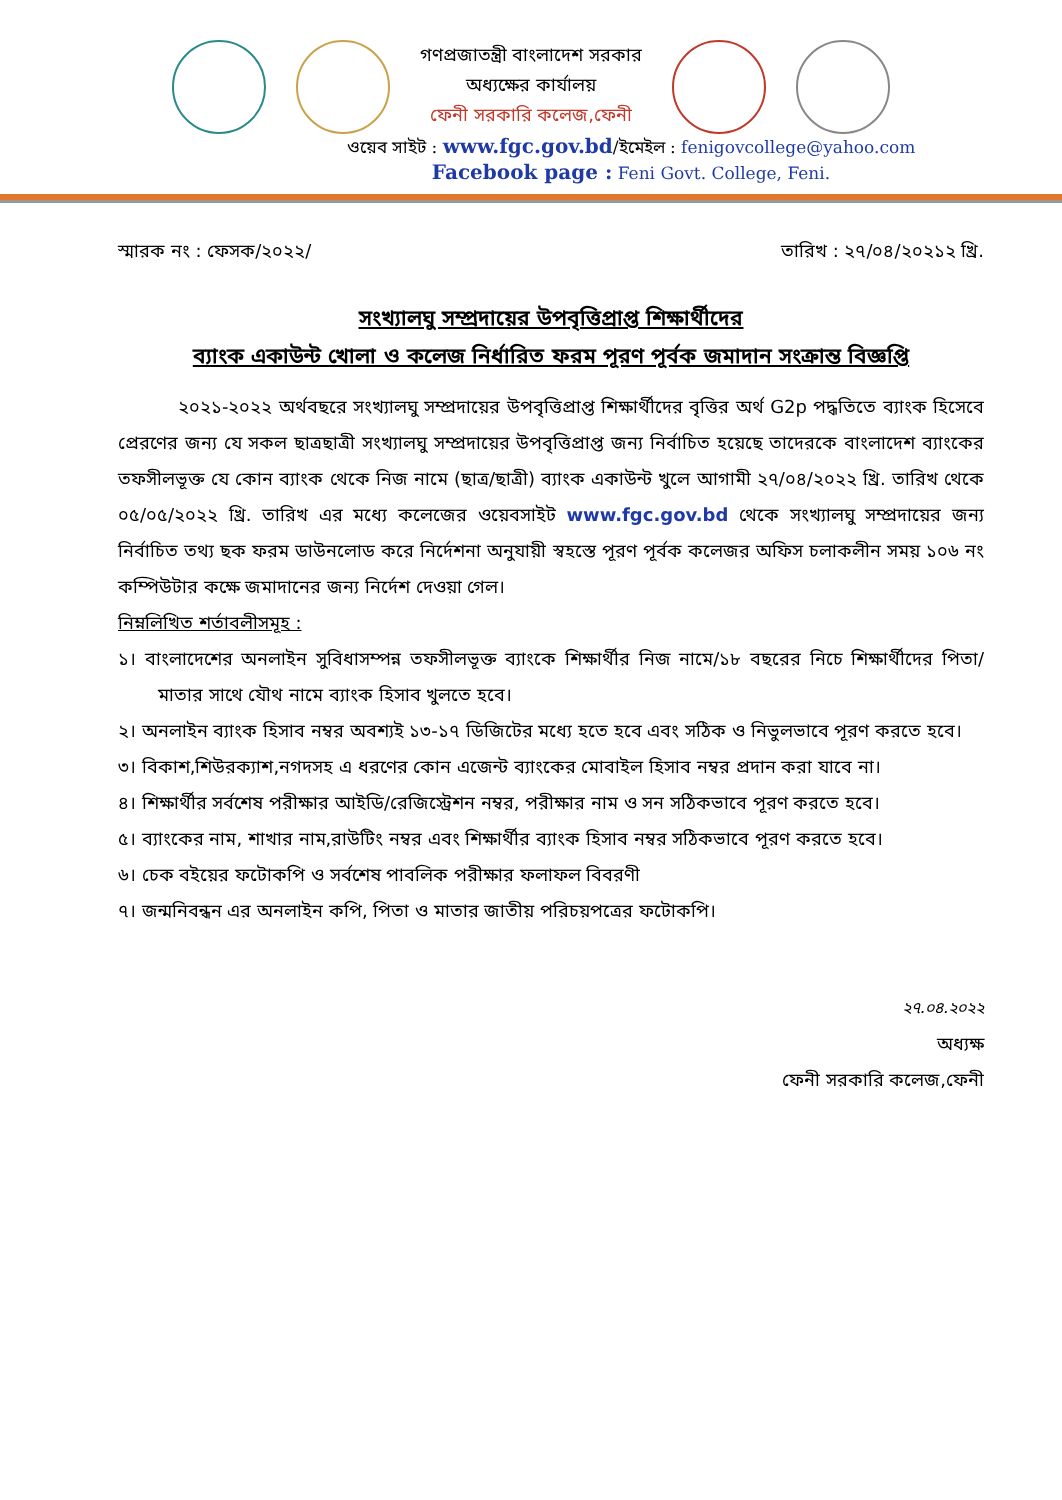গণপ্রজাতন্ত্রী বাংলাদেশ সরকার
অধ্যক্ষের কার্যালয়
ফেনী সরকারি কলেজ,ফেনী
ওয়েব সাইট : www.fgc.gov.bd/ইমেইল : fenigovcollege@yahoo.com
Facebook page : Feni Govt. College, Feni.
স্মারক নং : ফেসক/২০২২/ তারিখ : ২৭/০৪/২০২১২ খ্রি.
সংখ্যালঘু সম্প্রদায়ের উপবৃত্তিপ্রাপ্ত শিক্ষার্থীদের
ব্যাংক একাউন্ট খোলা ও কলেজ নির্ধারিত ফরম পূরণ পূর্বক জমাদান সংক্রান্ত বিজ্ঞপ্তি
২০২১-২০২২ অর্থবছরে সংখ্যালঘু সম্প্রদায়ের উপবৃত্তিপ্রাপ্ত শিক্ষার্থীদের বৃত্তির অর্থ G2p পদ্ধতিতে ব্যাংক হিসেবে প্রেরণের জন্য যে সকল ছাত্রছাত্রী সংখ্যালঘু সম্প্রদায়ের উপবৃত্তিপ্রাপ্ত জন্য নির্বাচিত হয়েছে তাদেরকে বাংলাদেশ ব্যাংকের তফসীলভূক্ত যে কোন ব্যাংক থেকে নিজ নামে (ছাত্র/ছাত্রী) ব্যাংক একাউন্ট খুলে আগামী ২৭/০৪/২০২২ খ্রি. তারিখ থেকে ০৫/০৫/২০২২ খ্রি. তারিখ এর মধ্যে কলেজের ওয়েবসাইট www.fgc.gov.bd থেকে সংখ্যালঘু সম্প্রদায়ের জন্য নির্বাচিত তথ্য ছক ফরম ডাউনলোড করে নির্দেশনা অনুযায়ী স্বহস্তে পূরণ পূর্বক কলেজর অফিস চলাকলীন সময় ১০৬ নং কম্পিউটার কক্ষে জমাদানের জন্য নির্দেশ দেওয়া গেল।
নিম্নলিখিত শর্তাবলীসমূহ :
১। বাংলাদেশের অনলাইন সুবিধাসম্পন্ন তফসীলভূক্ত ব্যাংকে শিক্ষার্থীর নিজ নামে/১৮ বছরের নিচে শিক্ষার্থীদের পিতা/মাতার সাথে যৌথ নামে ব্যাংক হিসাব খুলতে হবে।
২। অনলাইন ব্যাংক হিসাব নম্বর অবশ্যই ১৩-১৭ ডিজিটের মধ্যে হতে হবে এবং সঠিক ও নিভুলভাবে পূরণ করতে হবে।
৩। বিকাশ,শিউরক্যাশ,নগদসহ এ ধরণের কোন এজেন্ট ব্যাংকের মোবাইল হিসাব নম্বর প্রদান করা যাবে না।
৪। শিক্ষার্থীর সর্বশেষ পরীক্ষার আইডি/রেজিস্ট্রেশন নম্বর, পরীক্ষার নাম ও সন সঠিকভাবে পূরণ করতে হবে।
৫। ব্যাংকের নাম, শাখার নাম,রাউটিং নম্বর এবং শিক্ষার্থীর ব্যাংক হিসাব নম্বর সঠিকভাবে পূরণ করতে হবে।
৬। চেক বইয়ের ফটোকপি ও সর্বশেষ পাবলিক পরীক্ষার ফলাফল বিবরণী
৭। জন্মনিবন্ধন এর অনলাইন কপি, পিতা ও মাতার জাতীয় পরিচয়পত্রের ফটোকপি।
২৭.০৪.২০২২
অধ্যক্ষ
ফেনী সরকারি কলেজ,ফেনী